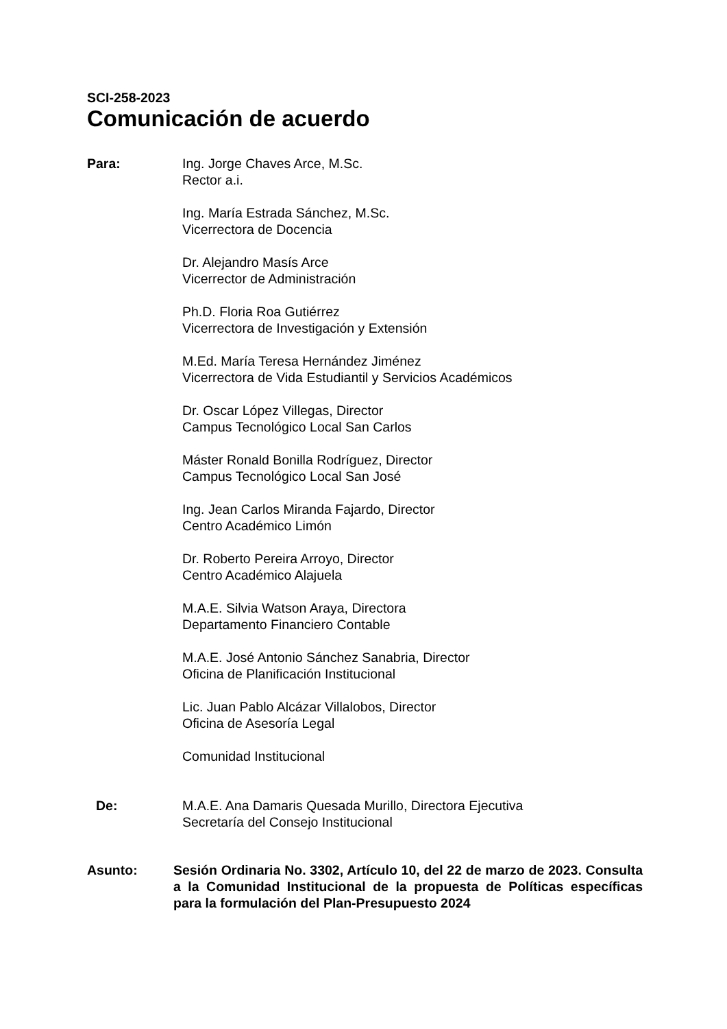SCI-258-2023
Comunicación de acuerdo
Para: Ing. Jorge Chaves Arce, M.Sc.
Rector a.i.
Ing. María Estrada Sánchez, M.Sc.
Vicerrectora de Docencia
Dr. Alejandro Masís Arce
Vicerrector de Administración
Ph.D. Floria Roa Gutiérrez
Vicerrectora de Investigación y Extensión
M.Ed. María Teresa Hernández Jiménez
Vicerrectora de Vida Estudiantil y Servicios Académicos
Dr. Oscar López Villegas, Director
Campus Tecnológico Local San Carlos
Máster Ronald Bonilla Rodríguez, Director
Campus Tecnológico Local San José
Ing. Jean Carlos Miranda Fajardo, Director
Centro Académico Limón
Dr. Roberto Pereira Arroyo, Director
Centro Académico Alajuela
M.A.E. Silvia Watson Araya, Directora
Departamento Financiero Contable
M.A.E. José Antonio Sánchez Sanabria, Director
Oficina de Planificación Institucional
Lic. Juan Pablo Alcázar Villalobos, Director
Oficina de Asesoría Legal
Comunidad Institucional
De: M.A.E. Ana Damaris Quesada Murillo, Directora Ejecutiva
Secretaría del Consejo Institucional
Asunto: Sesión Ordinaria No. 3302, Artículo 10, del 22 de marzo de 2023. Consulta a la Comunidad Institucional de la propuesta de Políticas específicas para la formulación del Plan-Presupuesto 2024